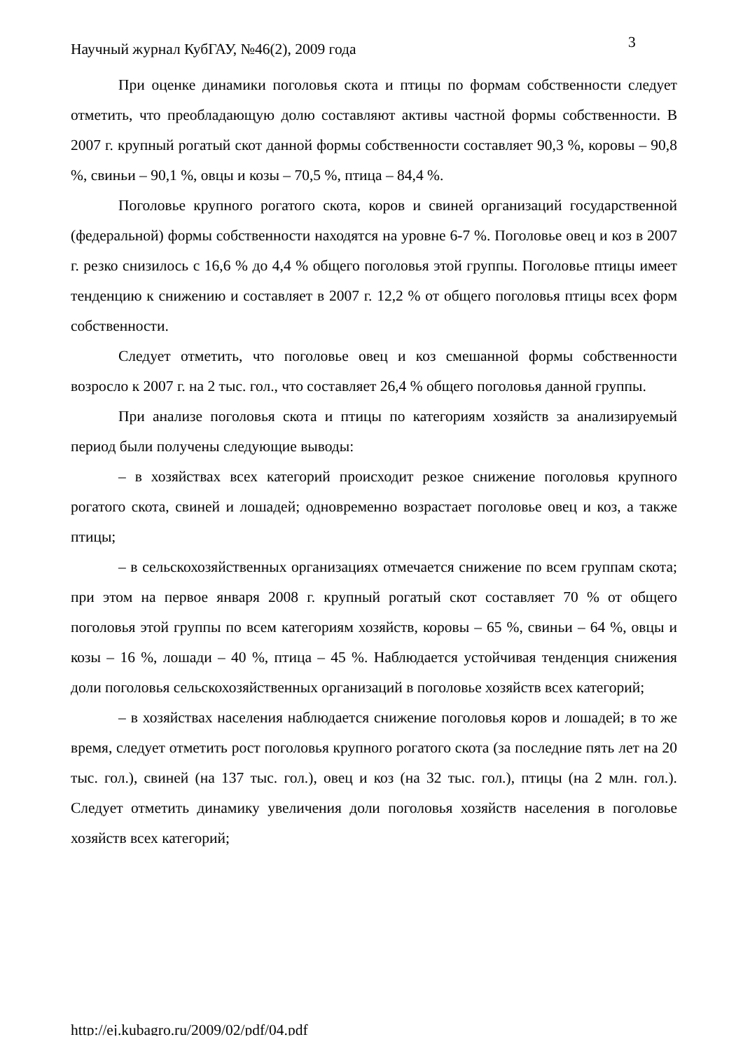Научный журнал КубГАУ, №46(2), 2009 года
3
При оценке динамики поголовья скота и птицы по формам собственности следует отметить, что преобладающую долю составляют активы частной формы собственности. В 2007 г. крупный рогатый скот данной формы собственности составляет 90,3 %, коровы – 90,8 %, свиньи – 90,1 %, овцы и козы – 70,5 %, птица – 84,4 %.
Поголовье крупного рогатого скота, коров и свиней организаций государственной (федеральной) формы собственности находятся на уровне 6-7 %. Поголовье овец и коз в 2007 г. резко снизилось с 16,6 % до 4,4 % общего поголовья этой группы. Поголовье птицы имеет тенденцию к снижению и составляет в 2007 г. 12,2 % от общего поголовья птицы всех форм собственности.
Следует отметить, что поголовье овец и коз смешанной формы собственности возросло к 2007 г. на 2 тыс. гол., что составляет 26,4 % общего поголовья данной группы.
При анализе поголовья скота и птицы по категориям хозяйств за анализируемый период были получены следующие выводы:
– в хозяйствах всех категорий происходит резкое снижение поголовья крупного рогатого скота, свиней и лошадей; одновременно возрастает поголовье овец и коз, а также птицы;
– в сельскохозяйственных организациях отмечается снижение по всем группам скота; при этом на первое января 2008 г. крупный рогатый скот составляет 70 % от общего поголовья этой группы по всем категориям хозяйств, коровы – 65 %, свиньи – 64 %, овцы и козы – 16 %, лошади – 40 %, птица – 45 %. Наблюдается устойчивая тенденция снижения доли поголовья сельскохозяйственных организаций в поголовье хозяйств всех категорий;
– в хозяйствах населения наблюдается снижение поголовья коров и лошадей; в то же время, следует отметить рост поголовья крупного рогатого скота (за последние пять лет на 20 тыс. гол.), свиней (на 137 тыс. гол.), овец и коз (на 32 тыс. гол.), птицы (на 2 млн. гол.). Следует отметить динамику увеличения доли поголовья хозяйств населения в поголовье хозяйств всех категорий;
http://ej.kubagro.ru/2009/02/pdf/04.pdf